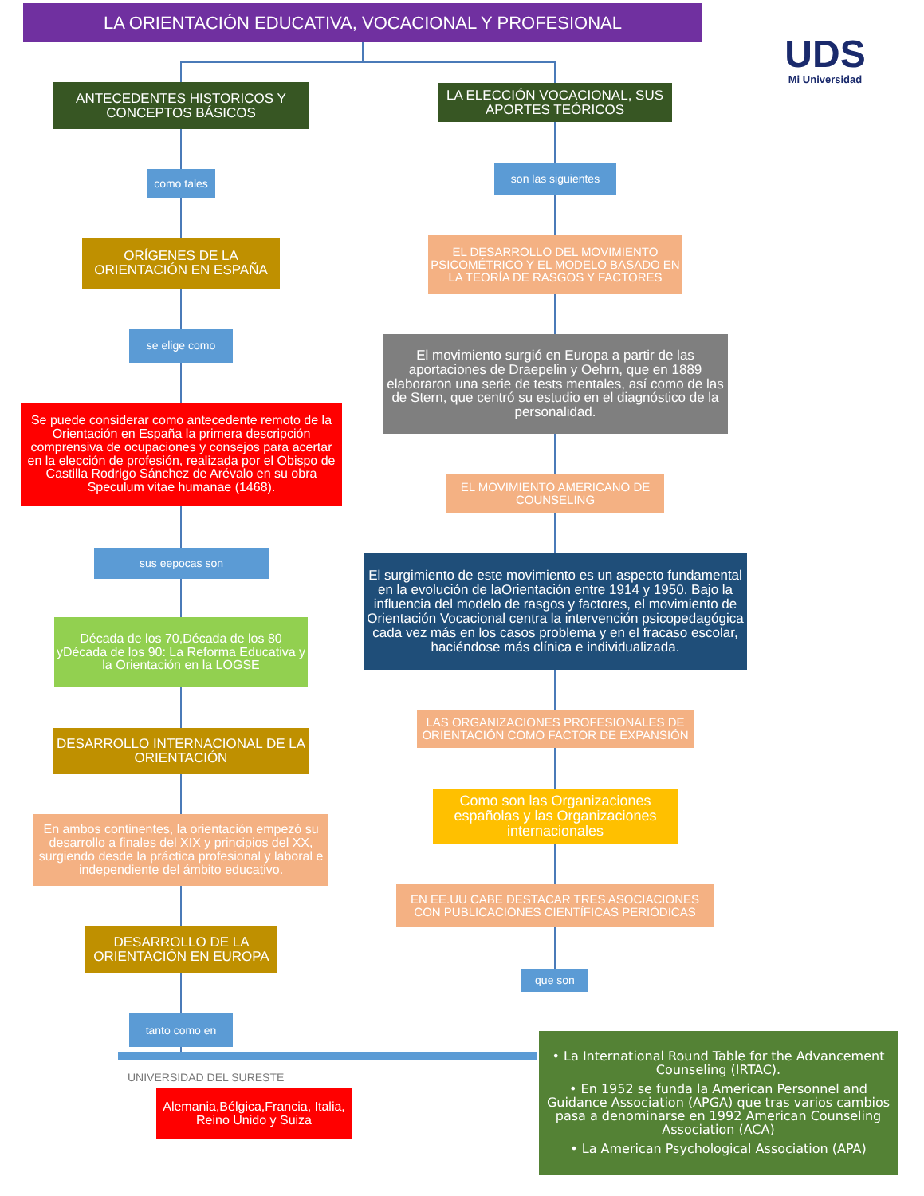LA ORIENTACIÓN EDUCATIVA, VOCACIONAL Y PROFESIONAL
UDS
Mi Universidad
ANTECEDENTES HISTORICOS Y CONCEPTOS BÁSICOS
como tales
ORÍGENES DE LA ORIENTACIÓN EN ESPAÑA
se elige como
Se puede considerar como antecedente remoto de la Orientación en España la primera descripción comprensiva de ocupaciones y consejos para acertar en la elección de profesión, realizada por el Obispo de Castilla Rodrigo Sánchez de Arévalo en su obra Speculum vitae humanae (1468).
sus eepocas son
Década de los 70,Década de los 80 yDécada de los 90: La Reforma Educativa y la Orientación en la LOGSE
DESARROLLO INTERNACIONAL DE LA ORIENTACIÓN
En ambos continentes, la orientación empezó su desarrollo a finales del XIX y principios del XX, surgiendo desde la práctica profesional y laboral e independiente del ámbito educativo.
DESARROLLO DE LA ORIENTACIÓN EN EUROPA
tanto como en
UNIVERSIDAD DEL SURESTE
Alemania,Bélgica,Francia, Italia, Reino Unido y Suiza
LA ELECCIÓN VOCACIONAL, SUS APORTES TEÓRICOS
son las siguientes
EL DESARROLLO DEL MOVIMIENTO PSICOMÉTRICO Y EL MODELO BASADO EN LA TEORÍA DE RASGOS Y FACTORES
El movimiento surgió en Europa a partir de las aportaciones de Draepelin y Oehrn, que en 1889 elaboraron una serie de tests mentales, así como de las de Stern, que centró su estudio en el diagnóstico de la personalidad.
EL MOVIMIENTO AMERICANO DE COUNSELING
El surgimiento de este movimiento es un aspecto fundamental en la evolución de laOrientación entre 1914 y 1950. Bajo la influencia del modelo de rasgos y factores, el movimiento de Orientación Vocacional centra la intervención psicopedagógica cada vez más en los casos problema y en el fracaso escolar, haciéndose más clínica e individualizada.
LAS ORGANIZACIONES PROFESIONALES DE ORIENTACIÓN COMO FACTOR DE EXPANSIÓN
Como son las Organizaciones españolas y las Organizaciones internacionales
EN EE.UU CABE DESTACAR TRES ASOCIACIONES CON PUBLICACIONES CIENTÍFICAS PERIÓDICAS
que son
• La International Round Table for the Advancement Counseling (IRTAC).
• En 1952 se funda la American Personnel and Guidance Association (APGA) que tras varios cambios pasa a denominarse en 1992 American Counseling Association (ACA)
• La American Psychological Association (APA)